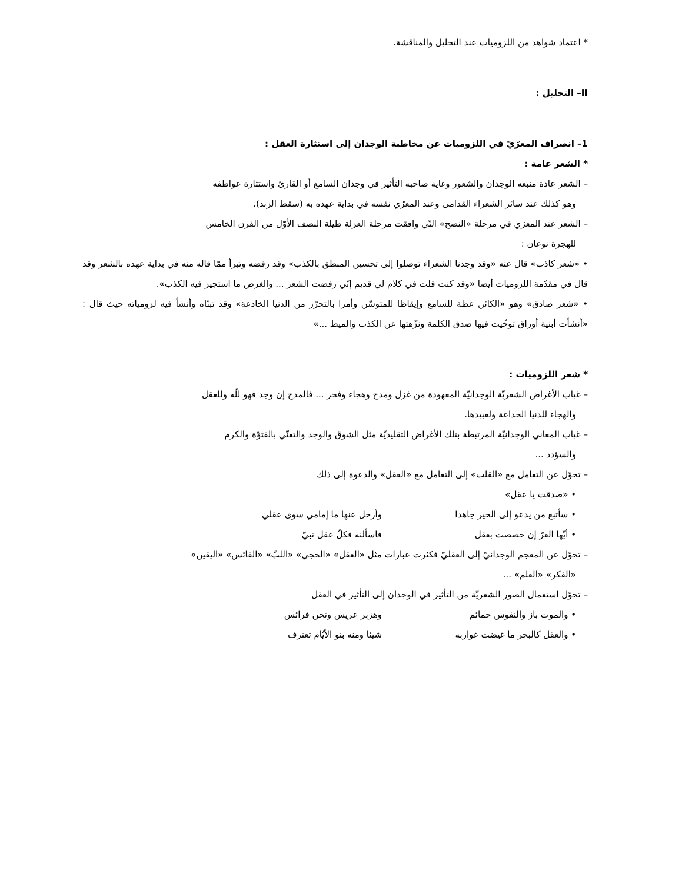* اعتماد شواهد من اللزوميات عند التحليل والمناقشة.
II– التحليل :
1– انصراف المعرّيّ في اللزوميات عن مخاطبة الوجدان إلى استثارة العقل :
* الشعر عامة :
– الشعر عادة منبعه الوجدان والشعور وغاية صاحبه التأثير في وجدان السامع أو القارئ واستثارة عواطفه
وهو كذلك عند سائر الشعراء القدامى وعند المعرّي نفسه في بداية عهده به (سقط الزند).
– الشعر عند المعرّي في مرحلة «النضج» التّي وافقت مرحلة العزلة طيلة النصف الأوّل من القرن الخامس
للهجرة نوعان :
• «شعر كاذب» قال عنه «وقد وجدنا الشعراء توصلوا إلى تحسين المنطق بالكذب» وقد رفضه وتبرأ ممّا قاله منه في بداية عهده بالشعر وقد قال في مقدّمة اللزوميات أيضا «وقد كنت قلت في كلام لي قديم إنّي رفضت الشعر ... والغرض ما استجيز فيه الكذب».
• «شعر صادق» وهو «الكائن عظة للسامع وإيقاظا للمتوسّن وأمرا بالتحرّز من الدنيا الخادعة» وقد تبنّاه وأنشأ فيه لزومياته حيث قال : «أنشأت أبنية أوراق توخّيت فيها صدق الكلمة ونزّهتها عن الكذب والميط ...»
* شعر اللزوميات :
– غياب الأغراض الشعريّة الوجدانيّة المعهودة من غزل ومدح وهجاء وفخر ... فالمدح إن وجد فهو للّه وللعقل
والهجاء للدنيا الخداعة ولعبيدها.
– غياب المعاني الوجدانيّة المرتبطة بتلك الأغراض التقليديّة مثل الشوق والوجد والتغنّي بالفتوّة والكرم
والسؤدد ...
– تحوّل عن التعامل مع «القلب» إلى التعامل مع «العقل» والدعوة إلى ذلك
• «صدقت يا عقل»
• سأتبع من يدعو إلى الخير جاهدا وأرحل عنها ما إمامي سوى عقلي
• أيّها الغرّ إن خصصت بعقل فاسألنه فكلّ عقل نبيّ
– تحوّل عن المعجم الوجدانيّ إلى العقليّ فكثرت عبارات مثل «العقل» «الحجي» «اللبّ» «القائس» «اليقين»
«الفكر» «العلم» ...
– تحوّل استعمال الصور الشعريّة من التأثير في الوجدان إلى التأثير في العقل
• والموت باز والنفوس حمائم وهزبر عريس ونحن فرائس
• والعقل كالبحر ما غيضت غواربه شيئا ومنه بنو الأيّام تغترف